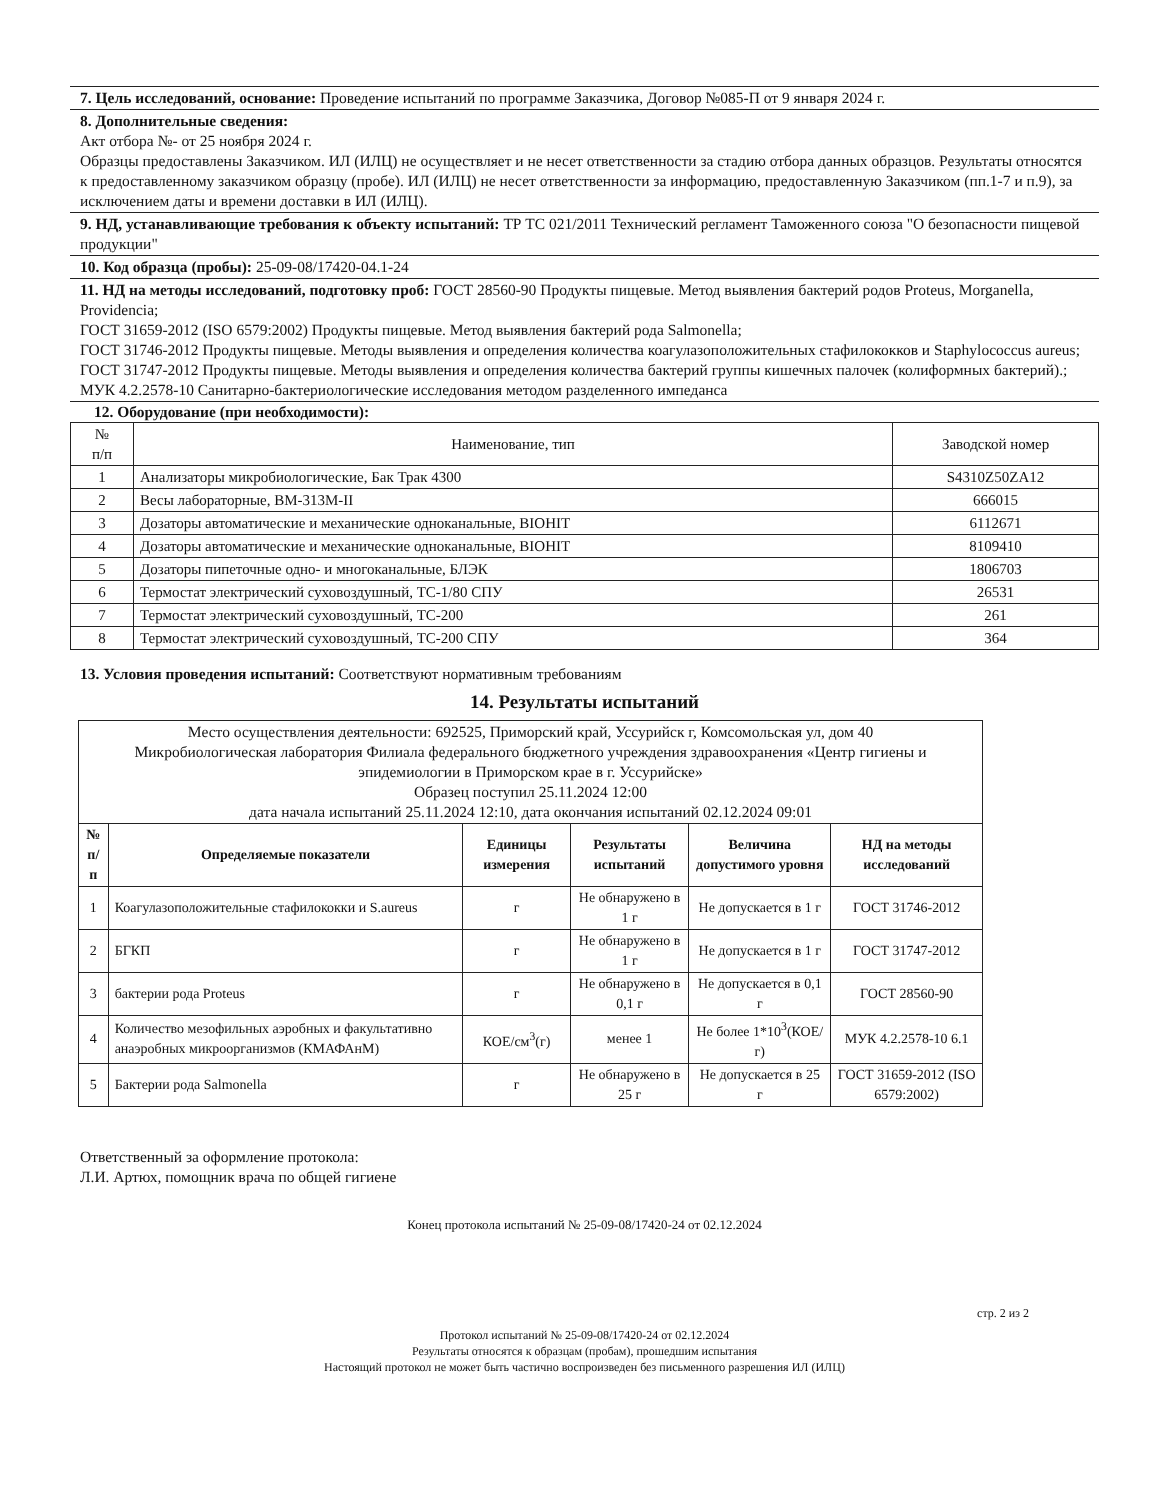7. Цель исследований, основание: Проведение испытаний по программе Заказчика, Договор №085-П от 9 января 2024 г.
8. Дополнительные сведения:
Акт отбора №- от 25 ноября 2024 г.
Образцы предоставлены Заказчиком. ИЛ (ИЛЦ) не осуществляет и не несет ответственности за стадию отбора данных образцов. Результаты относятся к предоставленному заказчиком образцу (пробе). ИЛ (ИЛЦ) не несет ответственности за информацию, предоставленную Заказчиком (пп.1-7 и п.9), за исключением даты и времени доставки в ИЛ (ИЛЦ).
9. НД, устанавливающие требования к объекту испытаний: ТР ТС 021/2011 Технический регламент Таможенного союза "О безопасности пищевой продукции"
10. Код образца (пробы): 25-09-08/17420-04.1-24
11. НД на методы исследований, подготовку проб: ГОСТ 28560-90 Продукты пищевые. Метод выявления бактерий родов Proteus, Morganella, Providencia;
ГОСТ 31659-2012 (ISO 6579:2002) Продукты пищевые. Метод выявления бактерий рода Salmonella;
ГОСТ 31746-2012 Продукты пищевые. Методы выявления и определения количества коагулазоположительных стафилококков и Staphylococcus aureus;
ГОСТ 31747-2012 Продукты пищевые. Методы выявления и определения количества бактерий группы кишечных палочек (колиформных бактерий).;
МУК 4.2.2578-10 Санитарно-бактериологические исследования методом разделенного импеданса
12. Оборудование (при необходимости):
| № п/п | Наименование, тип | Заводской номер |
| 1 | Анализаторы микробиологические, Бак Трак 4300 | S4310Z50ZA12 |
| 2 | Весы лабораторные, ВМ-313М-II | 666015 |
| 3 | Дозаторы автоматические и механические одноканальные, BIOHIT | 6112671 |
| 4 | Дозаторы автоматические и механические одноканальные, BIOHIT | 8109410 |
| 5 | Дозаторы пипеточные одно- и многоканальные, БЛЭК | 1806703 |
| 6 | Термостат электрический суховоздушный, ТС-1/80 СПУ | 26531 |
| 7 | Термостат электрический суховоздушный, ТС-200 | 261 |
| 8 | Термостат электрический суховоздушный, ТС-200 СПУ | 364 |
13. Условия проведения испытаний: Соответствуют нормативным требованиям
14. Результаты испытаний
| Место осуществления деятельности: 692525, Приморский край, Уссурийск г, Комсомольская ул, дом 40 Микробиологическая лаборатория Филиала федерального бюджетного учреждения здравоохранения «Центр гигиены и эпидемиологии в Приморском крае в г. Уссурийске» Образец поступил 25.11.2024 12:00 дата начала испытаний 25.11.2024 12:10, дата окончания испытаний 02.12.2024 09:01 | | | | | |
| № п/п | Определяемые показатели | Единицы измерения | Результаты испытаний | Величина допустимого уровня | НД на методы исследований |
| 1 | Коагулазоположительные стафилококки и S.aureus | г | Не обнаружено в 1 г | Не допускается в 1 г | ГОСТ 31746-2012 |
| 2 | БГКП | г | Не обнаружено в 1 г | Не допускается в 1 г | ГОСТ 31747-2012 |
| 3 | бактерии рода Proteus | г | Не обнаружено в 0,1 г | Не допускается в 0,1 г | ГОСТ 28560-90 |
| 4 | Количество мезофильных аэробных и факультативно анаэробных микроорганизмов (КМАФАнМ) | КОЕ/см<sup>3</sup>(г) | менее 1 | Не более 1*10<sup>3</sup>(КОЕ/г) | МУК 4.2.2578-10 6.1 |
| 5 | Бактерии рода Salmonella | г | Не обнаружено в 25 г | Не допускается в 25 г | ГОСТ 31659-2012 (ISO 6579:2002) |
Ответственный за оформление протокола:
Л.И. Артюх, помощник врача по общей гигиене
Конец протокола испытаний № 25-09-08/17420-24 от 02.12.2024
стр. 2 из 2
Протокол испытаний № 25-09-08/17420-24 от 02.12.2024
Результаты относятся к образцам (пробам), прошедшим испытания
Настоящий протокол не может быть частично воспроизведен без письменного разрешения ИЛ (ИЛЦ)